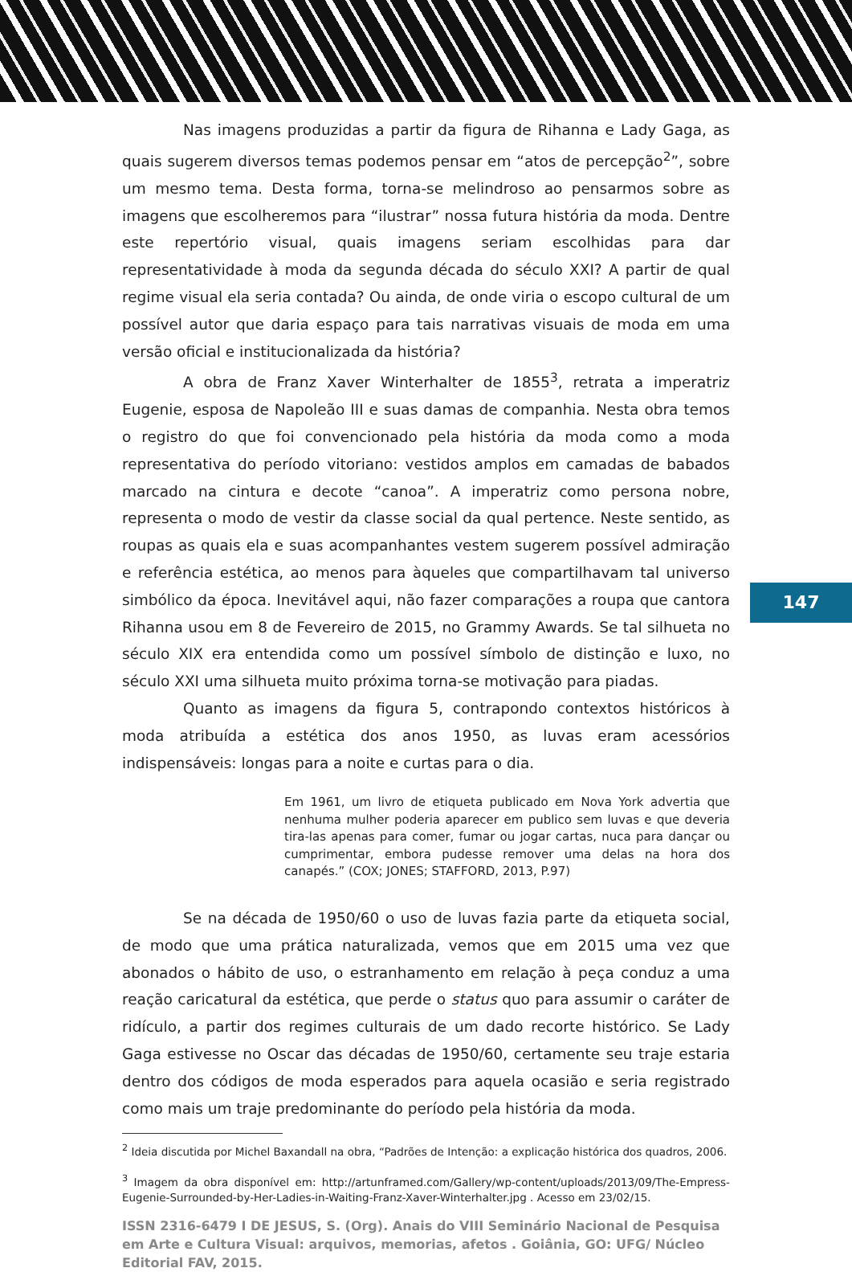Nas imagens produzidas a partir da figura de Rihanna e Lady Gaga, as quais sugerem diversos temas podemos pensar em “atos de percepção<sup>2</sup>”, sobre um mesmo tema. Desta forma, torna-se melindroso ao pensarmos sobre as imagens que escolheremos para “ilustrar” nossa futura história da moda. Dentre este repertório visual, quais imagens seriam escolhidas para dar representatividade à moda da segunda década do século XXI? A partir de qual regime visual ela seria contada? Ou ainda, de onde viria o escopo cultural de um possível autor que daria espaço para tais narrativas visuais de moda em uma versão oficial e institucionalizada da história?
A obra de Franz Xaver Winterhalter de 1855<sup>3</sup>, retrata a imperatriz Eugenie, esposa de Napoleão III e suas damas de companhia. Nesta obra temos o registro do que foi convencionado pela história da moda como a moda representativa do período vitoriano: vestidos amplos em camadas de babados marcado na cintura e decote “canoa”. A imperatriz como persona nobre, representa o modo de vestir da classe social da qual pertence. Neste sentido, as roupas as quais ela e suas acompanhantes vestem sugerem possível admiração e referência estética, ao menos para àqueles que compartilhavam tal universo simbólico da época. Inevitável aqui, não fazer comparações a roupa que cantora Rihanna usou em 8 de Fevereiro de 2015, no Grammy Awards. Se tal silhueta no século XIX era entendida como um possível símbolo de distinção e luxo, no século XXI uma silhueta muito próxima torna-se motivação para piadas.
Quanto as imagens da figura 5, contrapondo contextos históricos à moda atribuída a estética dos anos 1950, as luvas eram acessórios indispensáveis: longas para a noite e curtas para o dia.
Em 1961, um livro de etiqueta publicado em Nova York advertia que nenhuma mulher poderia aparecer em publico sem luvas e que deveria tira-las apenas para comer, fumar ou jogar cartas, nuca para dançar ou cumprimentar, embora pudesse remover uma delas na hora dos canapés.” (COX; JONES; STAFFORD, 2013, P.97)
Se na década de 1950/60 o uso de luvas fazia parte da etiqueta social, de modo que uma prática naturalizada, vemos que em 2015 uma vez que abonados o hábito de uso, o estranhamento em relação à peça conduz a uma reação caricatural da estética, que perde o status quo para assumir o caráter de ridículo, a partir dos regimes culturais de um dado recorte histórico. Se Lady Gaga estivesse no Oscar das décadas de 1950/60, certamente seu traje estaria dentro dos códigos de moda esperados para aquela ocasião e seria registrado como mais um traje predominante do período pela história da moda.
<sup>2</sup> Ideia discutida por Michel Baxandall na obra, “Padrões de Intenção: a explicação histórica dos quadros, 2006.
<sup>3</sup> Imagem da obra disponível em: http://artunframed.com/Gallery/wp-content/uploads/2013/09/The-Empress-Eugenie-Surrounded-by-Her-Ladies-in-Waiting-Franz-Xaver-Winterhalter.jpg . Acesso em 23/02/15.
ISSN 2316-6479 I DE JESUS, S. (Org). Anais do VIII Seminário Nacional de Pesquisa em Arte e Cultura Visual: arquivos, memorias, afetos . Goiânia, GO: UFG/ Núcleo Editorial FAV, 2015.
147